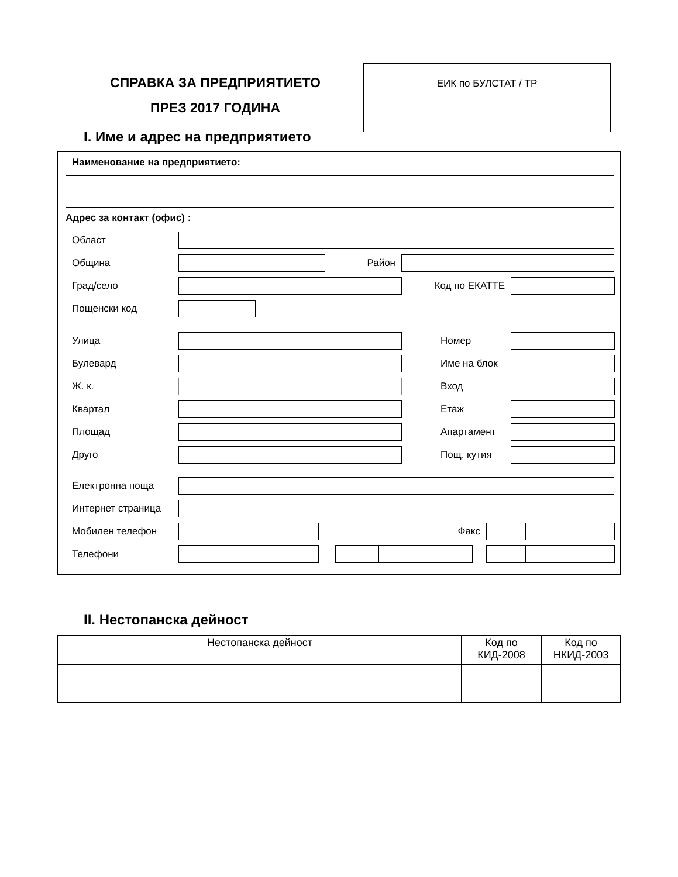СПРАВКА ЗА ПРЕДПРИЯТИЕТО
ПРЕЗ 2017 ГОДИНА
ЕИК по БУЛСТАТ / ТР
I. Име и адрес на предприятието
Наименование на предприятието:
Адрес за контакт (офис) :
Област
Община Район
Град/село Код по ЕКАТТЕ
Пощенски код
Улица Номер
Булевард Име на блок
Ж. к. Вход
Квартал Етаж
Площад Апартамент
Друго Пощ. кутия
Електронна поща
Интернет страница
Мобилен телефон Факс
Телефони
II. Нестопанска дейност
| Нестопанска дейност | Код по КИД-2008 | Код по НКИД-2003 |
| --- | --- | --- |